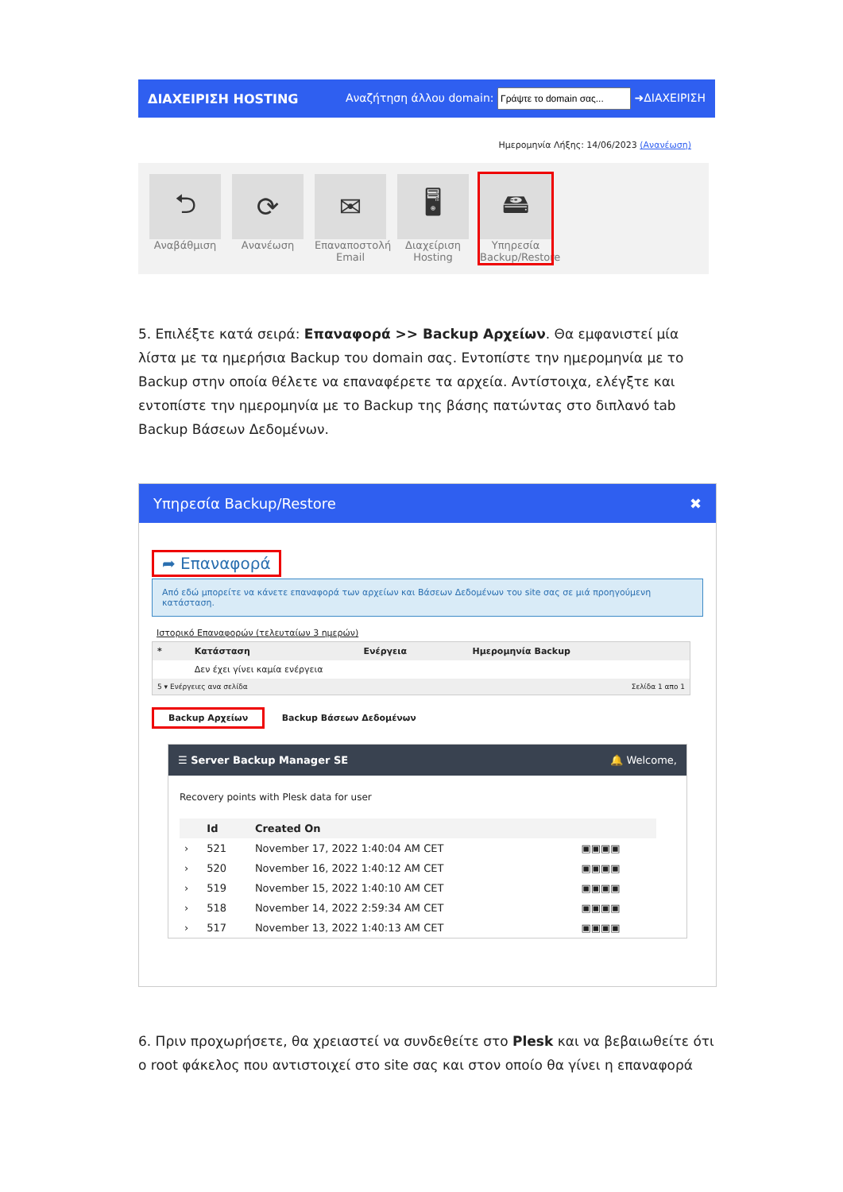ΔΙΑΧΕΙΡΙΣΗ HOSTING Αναζήτηση άλλου domain: ➜ΔΙΑΧΕΙΡΙΣΗ
Ημερομηνία Λήξης: 14/06/2023 (Ανανέωση)
⮌
Αναβάθμιση
⟳
Ανανέωση
✉
Επαναποστολή Email
🖥
Διαχείριση Hosting
🖴
Υπηρεσία Backup/Restore
5. Επιλέξτε κατά σειρά: Επαναφορά >> Backup Αρχείων. Θα εμφανιστεί μία λίστα με τα ημερήσια Backup του domain σας. Εντοπίστε την ημερομηνία με το Backup στην οποία θέλετε να επαναφέρετε τα αρχεία. Αντίστοιχα, ελέγξτε και εντοπίστε την ημερομηνία με το Backup της βάσης πατώντας στο διπλανό tab Backup Βάσεων Δεδομένων.
Υπηρεσία Backup/Restore ✖
➦ Επαναφορά
Από εδώ μπορείτε να κάνετε επαναφορά των αρχείων και Βάσεων Δεδομένων του site σας σε μιά προηγούμενη κατάσταση.
Ιστορικό Επαναφορών (τελευταίων 3 ημερών)
| * | Κατάσταση | Ενέργεια | Ημερομηνία Backup |
| --- | --- | --- | --- |
| | Δεν έχει γίνει καμία ενέργεια | | |
| 5 ▾ Ενέργειες ανα σελίδα | | Σελίδα 1 απο 1 | |
Backup Αρχείων Backup Βάσεων Δεδομένων
☰ Server Backup Manager SE 🔔 Welcome,
Recovery points with Plesk data for user
| | Id | Created On | |
| --- | --- | --- | --- |
| › | 521 | November 17, 2022 1:40:04 AM CET | ▣▣▣▣ |
| › | 520 | November 16, 2022 1:40:12 AM CET | ▣▣▣▣ |
| › | 519 | November 15, 2022 1:40:10 AM CET | ▣▣▣▣ |
| › | 518 | November 14, 2022 2:59:34 AM CET | ▣▣▣▣ |
| › | 517 | November 13, 2022 1:40:13 AM CET | ▣▣▣▣ |
6. Πριν προχωρήσετε, θα χρειαστεί να συνδεθείτε στο Plesk και να βεβαιωθείτε ότι ο root φάκελος που αντιστοιχεί στο site σας και στον οποίο θα γίνει η επαναφορά